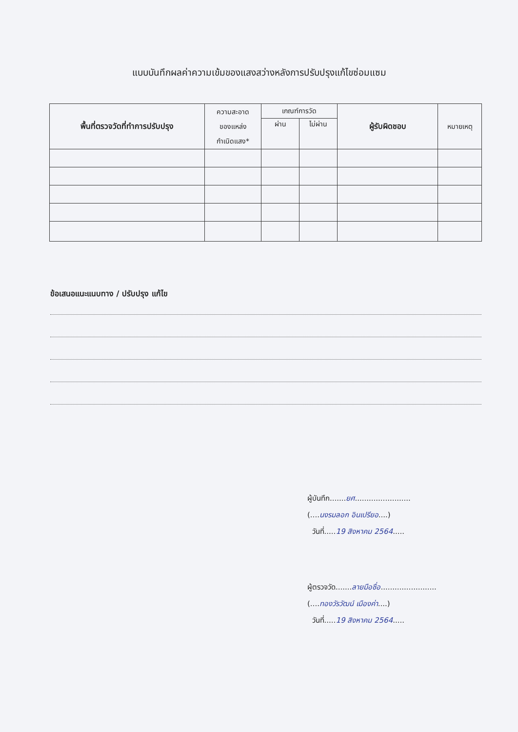แบบบันทึกผลค่าความเข้มของแสงสว่างหลังการปรับปรุงแก้ไขซ่อมแซม
| พื้นที่ตรวจวัดที่ทำการปรับปรุง | ความสะอาด ของแหล่ง กำเนิดแสง* | เกณฑ์การวัด | | ผู้รับผิดชอบ | หมายเหตุ |
| --- | --- | --- | --- | --- | --- |
| | | ผ่าน | ไม่ผ่าน | | |
ข้อเสนอแนะแนบทาง / ปรับปรุง แก้ไข
ผู้บันทึก.......ยศ........................
(....นงรมลอก อินเปรียอ....)
วันที่.....19 สิงหาคม 2564.....
ผู้ตรวจวัด.......ลายมือชื่อ........................
(....ทองวัรวัฒน์ เมืองค่า....)
วันที่.....19 สิงหาคม 2564.....